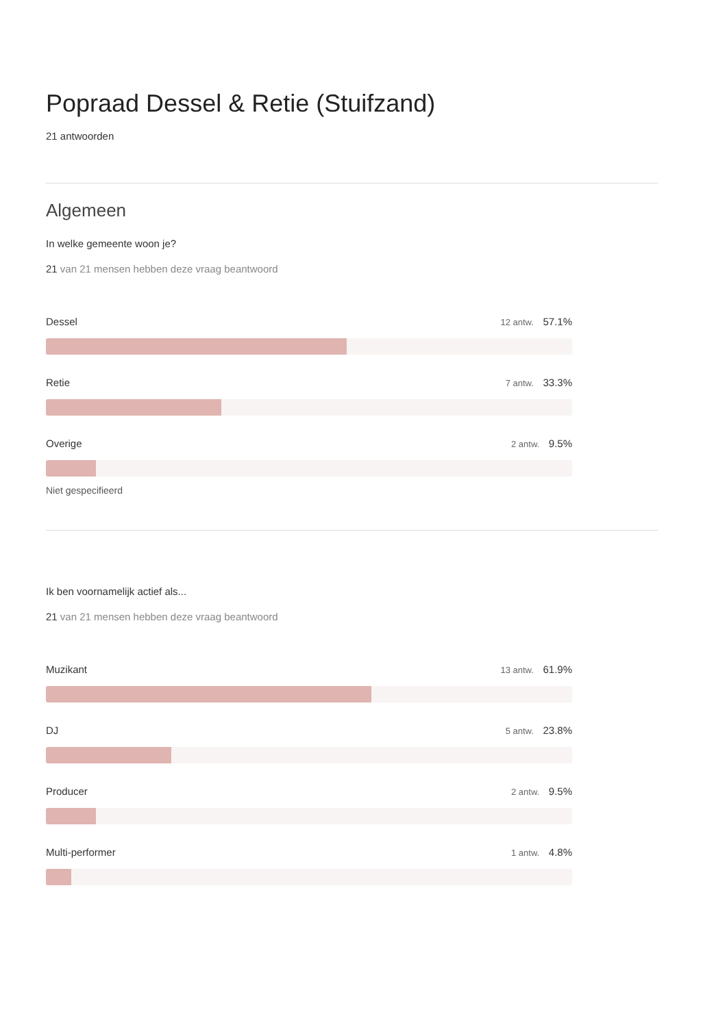Popraad Dessel & Retie (Stuifzand)
21 antwoorden
Algemeen
In welke gemeente woon je?
21 van 21 mensen hebben deze vraag beantwoord
Dessel 12 antw. 57.1%
Retie 7 antw. 33.3%
Overige 2 antw. 9.5%
Niet gespecifieerd
Ik ben voornamelijk actief als...
21 van 21 mensen hebben deze vraag beantwoord
Muzikant 13 antw. 61.9%
DJ 5 antw. 23.8%
Producer 2 antw. 9.5%
Multi-performer 1 antw. 4.8%